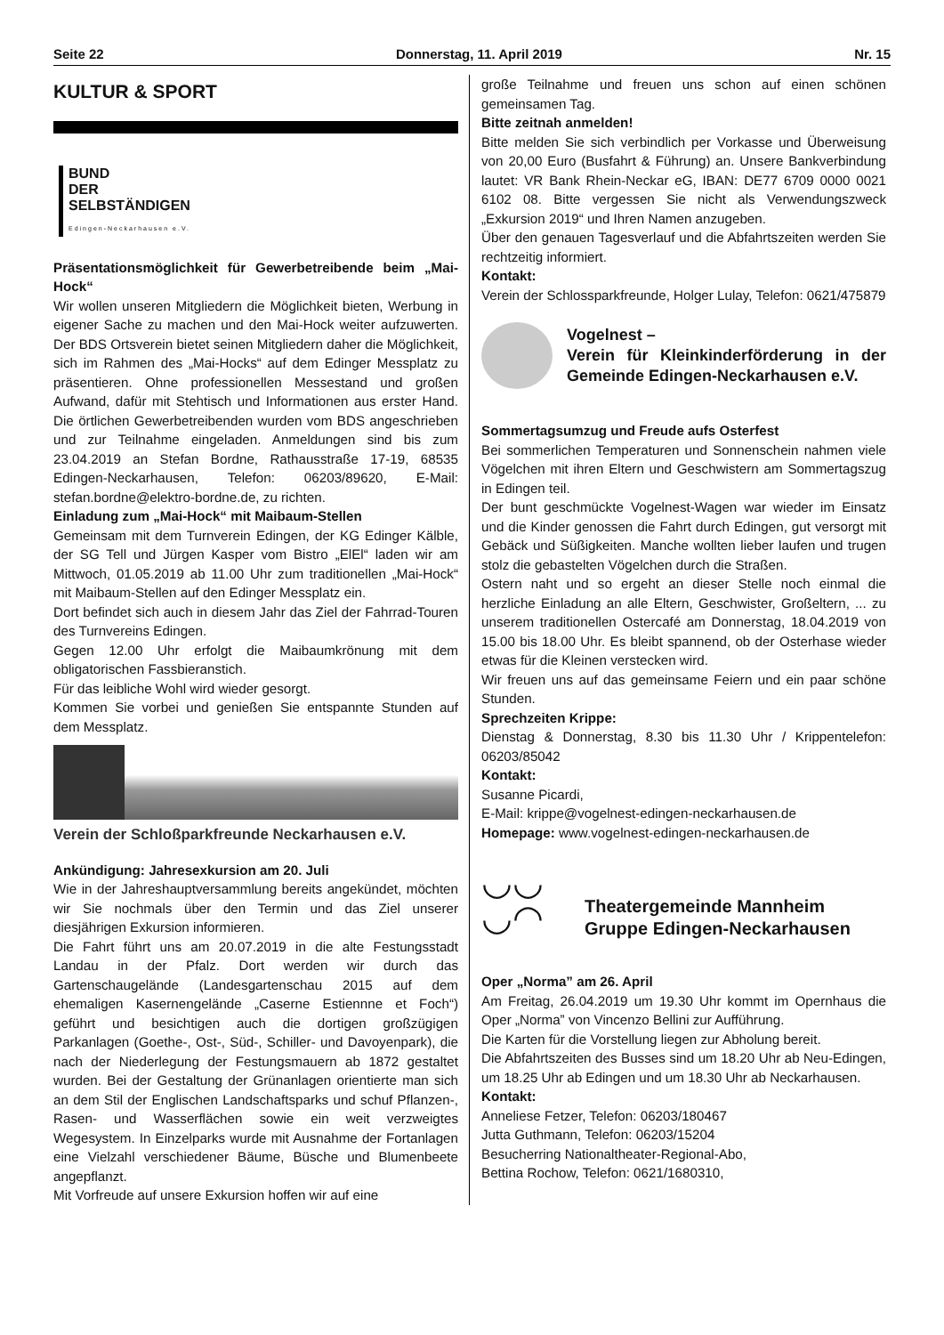Seite 22 Donnerstag, 11. April 2019 Nr. 15
KULTUR & SPORT
BUND
DER
SELBSTÄNDIGEN
Edingen-Neckarhausen e.V.
Präsentationsmöglichkeit für Gewerbetreibende beim „Mai-Hock“
Wir wollen unseren Mitgliedern die Möglichkeit bieten, Werbung in eigener Sache zu machen und den Mai-Hock weiter aufzuwerten. Der BDS Ortsverein bietet seinen Mitgliedern daher die Möglichkeit, sich im Rahmen des „Mai-Hocks“ auf dem Edinger Messplatz zu präsentieren. Ohne professionellen Messestand und großen Aufwand, dafür mit Stehtisch und Informationen aus erster Hand. Die örtlichen Gewerbetreibenden wurden vom BDS angeschrieben und zur Teilnahme eingeladen. Anmeldungen sind bis zum 23.04.2019 an Stefan Bordne, Rathausstraße 17-19, 68535 Edingen-Neckarhausen, Telefon: 06203/89620, E-Mail: stefan.bordne@elektro-bordne.de, zu richten.
Einladung zum „Mai-Hock“ mit Maibaum-Stellen
Gemeinsam mit dem Turnverein Edingen, der KG Edinger Kälble, der SG Tell und Jürgen Kasper vom Bistro „ElEl“ laden wir am Mittwoch, 01.05.2019 ab 11.00 Uhr zum traditionellen „Mai-Hock“ mit Maibaum-Stellen auf den Edinger Messplatz ein.
Dort befindet sich auch in diesem Jahr das Ziel der Fahrrad-Touren des Turnvereins Edingen.
Gegen 12.00 Uhr erfolgt die Maibaumkrönung mit dem obligatorischen Fassbieranstich.
Für das leibliche Wohl wird wieder gesorgt.
Kommen Sie vorbei und genießen Sie entspannte Stunden auf dem Messplatz.
Verein der Schloßparkfreunde Neckarhausen e.V.
Ankündigung: Jahresexkursion am 20. Juli
Wie in der Jahreshauptversammlung bereits angekündet, möchten wir Sie nochmals über den Termin und das Ziel unserer diesjährigen Exkursion informieren.
Die Fahrt führt uns am 20.07.2019 in die alte Festungsstadt Landau in der Pfalz. Dort werden wir durch das Gartenschaugelände (Landesgartenschau 2015 auf dem ehemaligen Kasernengelände „Caserne Estiennne et Foch“) geführt und besichtigen auch die dortigen großzügigen Parkanlagen (Goethe-, Ost-, Süd-, Schiller- und Davoyenpark), die nach der Niederlegung der Festungsmauern ab 1872 gestaltet wurden. Bei der Gestaltung der Grünanlagen orientierte man sich an dem Stil der Englischen Landschaftsparks und schuf Pflanzen-, Rasen- und Wasserflächen sowie ein weit verzweigtes Wegesystem. In Einzelparks wurde mit Ausnahme der Fortanlagen eine Vielzahl verschiedener Bäume, Büsche und Blumenbeete angepflanzt.
Mit Vorfreude auf unsere Exkursion hoffen wir auf eine
große Teilnahme und freuen uns schon auf einen schönen gemeinsamen Tag.
Bitte zeitnah anmelden!
Bitte melden Sie sich verbindlich per Vorkasse und Überweisung von 20,00 Euro (Busfahrt & Führung) an. Unsere Bankverbindung lautet: VR Bank Rhein-Neckar eG, IBAN: DE77 6709 0000 0021 6102 08. Bitte vergessen Sie nicht als Verwendungszweck „Exkursion 2019“ und Ihren Namen anzugeben.
Über den genauen Tagesverlauf und die Abfahrtszeiten werden Sie rechtzeitig informiert.
Kontakt:
Verein der Schlossparkfreunde, Holger Lulay, Telefon: 0621/475879
Vogelnest –
Verein für Kleinkinderförderung in der Gemeinde Edingen-Neckarhausen e.V.
Sommertagsumzug und Freude aufs Osterfest
Bei sommerlichen Temperaturen und Sonnenschein nahmen viele Vögelchen mit ihren Eltern und Geschwistern am Sommertagszug in Edingen teil.
Der bunt geschmückte Vogelnest-Wagen war wieder im Einsatz und die Kinder genossen die Fahrt durch Edingen, gut versorgt mit Gebäck und Süßigkeiten. Manche wollten lieber laufen und trugen stolz die gebastelten Vögelchen durch die Straßen.
Ostern naht und so ergeht an dieser Stelle noch einmal die herzliche Einladung an alle Eltern, Geschwister, Großeltern, ... zu unserem traditionellen Ostercafé am Donnerstag, 18.04.2019 von 15.00 bis 18.00 Uhr. Es bleibt spannend, ob der Osterhase wieder etwas für die Kleinen verstecken wird.
Wir freuen uns auf das gemeinsame Feiern und ein paar schöne Stunden.
Sprechzeiten Krippe:
Dienstag & Donnerstag, 8.30 bis 11.30 Uhr / Krippentelefon: 06203/85042
Kontakt:
Susanne Picardi,
E-Mail: krippe@vogelnest-edingen-neckarhausen.de
Homepage: www.vogelnest-edingen-neckarhausen.de
◡◡
◡◠
Theatergemeinde Mannheim
Gruppe Edingen-Neckarhausen
Oper „Norma” am 26. April
Am Freitag, 26.04.2019 um 19.30 Uhr kommt im Opernhaus die Oper „Norma” von Vincenzo Bellini zur Aufführung.
Die Karten für die Vorstellung liegen zur Abholung bereit.
Die Abfahrtszeiten des Busses sind um 18.20 Uhr ab Neu-Edingen, um 18.25 Uhr ab Edingen und um 18.30 Uhr ab Neckarhausen.
Kontakt:
Anneliese Fetzer, Telefon: 06203/180467
Jutta Guthmann, Telefon: 06203/15204
Besucherring Nationaltheater-Regional-Abo,
Bettina Rochow, Telefon: 0621/1680310,